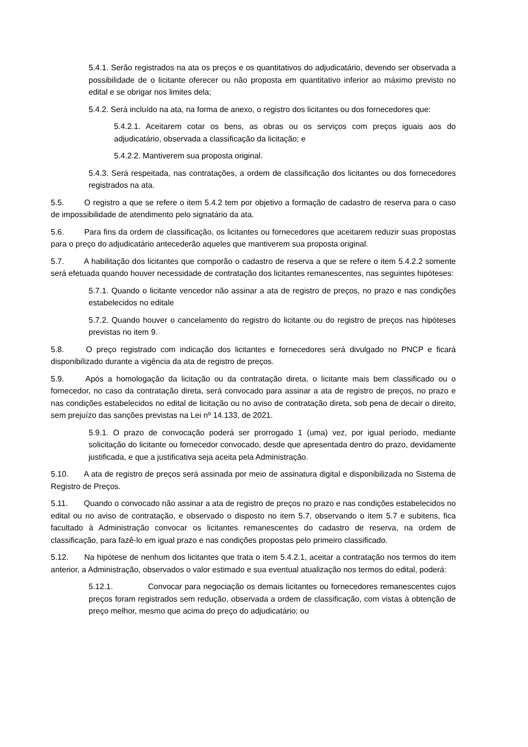5.4.1. Serão registrados na ata os preços e os quantitativos do adjudicatário, devendo ser observada a possibilidade de o licitante oferecer ou não proposta em quantitativo inferior ao máximo previsto no edital e se obrigar nos limites dela;
5.4.2. Será incluído na ata, na forma de anexo, o registro dos licitantes ou dos fornecedores que:
5.4.2.1. Aceitarem cotar os bens, as obras ou os serviços com preços iguais aos do adjudicatário, observada a classificação da licitação; e
5.4.2.2. Mantiverem sua proposta original.
5.4.3. Será respeitada, nas contratações, a ordem de classificação dos licitantes ou dos fornecedores registrados na ata.
5.5. O registro a que se refere o item 5.4.2 tem por objetivo a formação de cadastro de reserva para o caso de impossibilidade de atendimento pelo signatário da ata.
5.6. Para fins da ordem de classificação, os licitantes ou fornecedores que aceitarem reduzir suas propostas para o preço do adjudicatário antecederão aqueles que mantiverem sua proposta original.
5.7. A habilitação dos licitantes que comporão o cadastro de reserva a que se refere o item 5.4.2.2 somente será efetuada quando houver necessidade de contratação dos licitantes remanescentes, nas seguintes hipóteses:
5.7.1. Quando o licitante vencedor não assinar a ata de registro de preços, no prazo e nas condições estabelecidos no editale
5.7.2. Quando houver o cancelamento do registro do licitante ou do registro de preços nas hipóteses previstas no item 9.
5.8. O preço registrado com indicação dos licitantes e fornecedores será divulgado no PNCP e ficará disponibilizado durante a vigência da ata de registro de preços.
5.9. Após a homologação da licitação ou da contratação direta, o licitante mais bem classificado ou o fornecedor, no caso da contratação direta, será convocado para assinar a ata de registro de preços, no prazo e nas condições estabelecidos no edital de licitação ou no aviso de contratação direta, sob pena de decair o direito, sem prejuízo das sanções previstas na Lei nº 14.133, de 2021.
5.9.1. O prazo de convocação poderá ser prorrogado 1 (uma) vez, por igual período, mediante solicitação do licitante ou fornecedor convocado, desde que apresentada dentro do prazo, devidamente justificada, e que a justificativa seja aceita pela Administração.
5.10. A ata de registro de preços será assinada por meio de assinatura digital e disponibilizada no Sistema de Registro de Preços.
5.11. Quando o convocado não assinar a ata de registro de preços no prazo e nas condições estabelecidos no edital ou no aviso de contratação, e observado o disposto no item 5.7, observando o item 5.7 e subitens, fica facultado à Administração convocar os licitantes remanescentes do cadastro de reserva, na ordem de classificação, para fazê-lo em igual prazo e nas condições propostas pelo primeiro classificado.
5.12. Na hipótese de nenhum dos licitantes que trata o item 5.4.2.1, aceitar a contratação nos termos do item anterior, a Administração, observados o valor estimado e sua eventual atualização nos termos do edital, poderá:
5.12.1. Convocar para negociação os demais licitantes ou fornecedores remanescentes cujos preços foram registrados sem redução, observada a ordem de classificação, com vistas à obtenção de preço melhor, mesmo que acima do preço do adjudicatário; ou